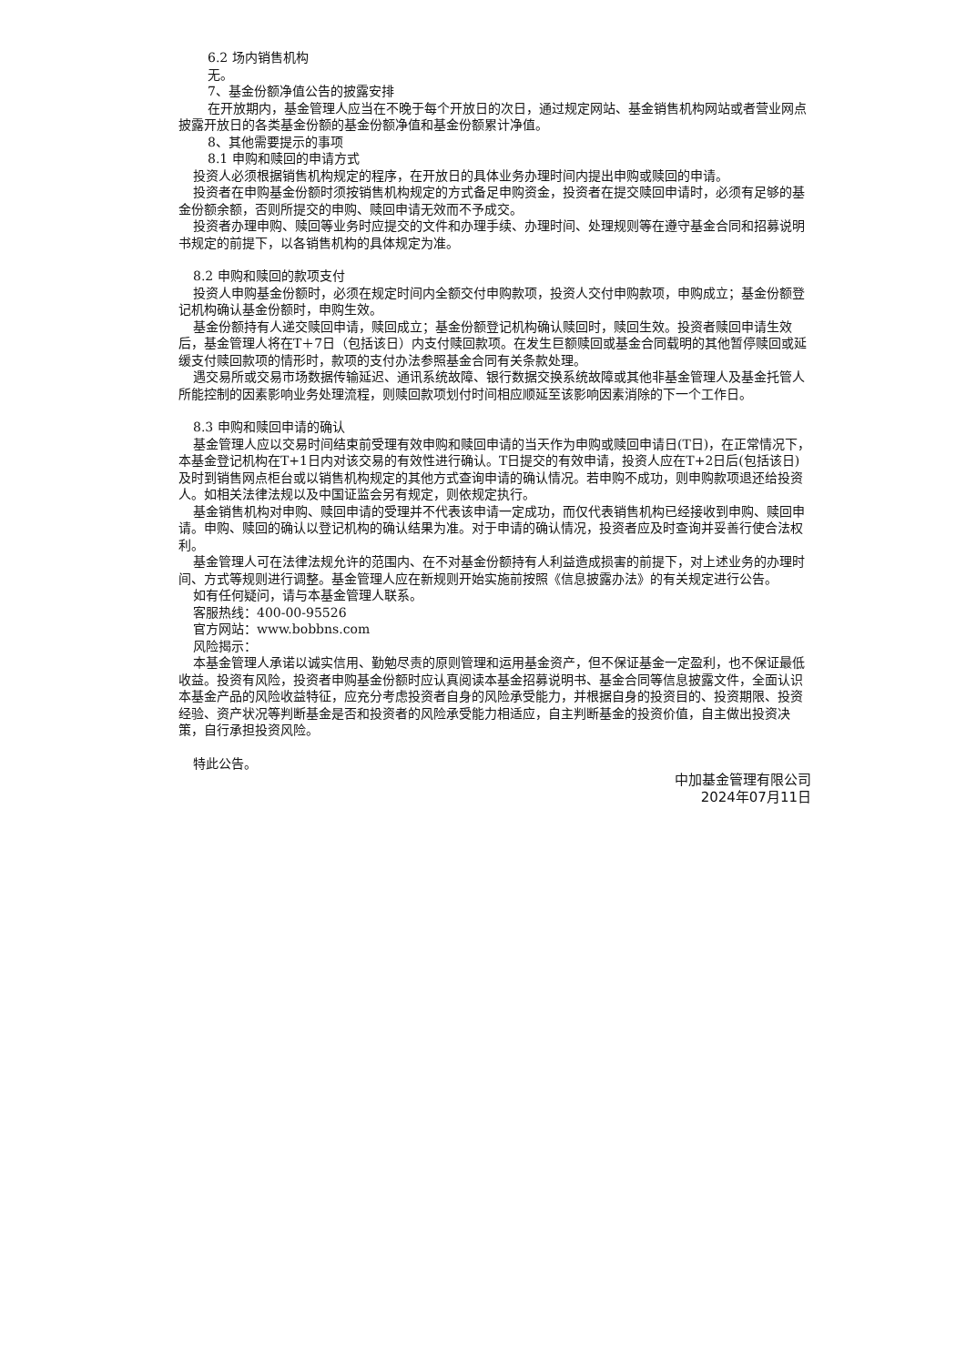6.2 场内销售机构
无。
7、基金份额净值公告的披露安排
在开放期内，基金管理人应当在不晚于每个开放日的次日，通过规定网站、基金销售机构网站或者营业网点披露开放日的各类基金份额的基金份额净值和基金份额累计净值。
8、其他需要提示的事项
8.1 申购和赎回的申请方式
投资人必须根据销售机构规定的程序，在开放日的具体业务办理时间内提出申购或赎回的申请。
投资者在申购基金份额时须按销售机构规定的方式备足申购资金，投资者在提交赎回申请时，必须有足够的基金份额余额，否则所提交的申购、赎回申请无效而不予成交。
投资者办理申购、赎回等业务时应提交的文件和办理手续、办理时间、处理规则等在遵守基金合同和招募说明书规定的前提下，以各销售机构的具体规定为准。
8.2 申购和赎回的款项支付
投资人申购基金份额时，必须在规定时间内全额交付申购款项，投资人交付申购款项，申购成立；基金份额登记机构确认基金份额时，申购生效。
基金份额持有人递交赎回申请，赎回成立；基金份额登记机构确认赎回时，赎回生效。投资者赎回申请生效后，基金管理人将在T＋7日（包括该日）内支付赎回款项。在发生巨额赎回或基金合同载明的其他暂停赎回或延缓支付赎回款项的情形时，款项的支付办法参照基金合同有关条款处理。
遇交易所或交易市场数据传输延迟、通讯系统故障、银行数据交换系统故障或其他非基金管理人及基金托管人所能控制的因素影响业务处理流程，则赎回款项划付时间相应顺延至该影响因素消除的下一个工作日。
8.3 申购和赎回申请的确认
基金管理人应以交易时间结束前受理有效申购和赎回申请的当天作为申购或赎回申请日(T日)，在正常情况下，本基金登记机构在T+1日内对该交易的有效性进行确认。T日提交的有效申请，投资人应在T+2日后(包括该日)及时到销售网点柜台或以销售机构规定的其他方式查询申请的确认情况。若申购不成功，则申购款项退还给投资人。如相关法律法规以及中国证监会另有规定，则依规定执行。
基金销售机构对申购、赎回申请的受理并不代表该申请一定成功，而仅代表销售机构已经接收到申购、赎回申请。申购、赎回的确认以登记机构的确认结果为准。对于申请的确认情况，投资者应及时查询并妥善行使合法权利。
基金管理人可在法律法规允许的范围内、在不对基金份额持有人利益造成损害的前提下，对上述业务的办理时间、方式等规则进行调整。基金管理人应在新规则开始实施前按照《信息披露办法》的有关规定进行公告。
如有任何疑问，请与本基金管理人联系。
客服热线：400-00-95526
官方网站：www.bobbns.com
风险揭示：
本基金管理人承诺以诚实信用、勤勉尽责的原则管理和运用基金资产，但不保证基金一定盈利，也不保证最低收益。投资有风险，投资者申购基金份额时应认真阅读本基金招募说明书、基金合同等信息披露文件，全面认识本基金产品的风险收益特征，应充分考虑投资者自身的风险承受能力，并根据自身的投资目的、投资期限、投资经验、资产状况等判断基金是否和投资者的风险承受能力相适应，自主判断基金的投资价值，自主做出投资决策，自行承担投资风险。
特此公告。
中加基金管理有限公司
2024年07月11日